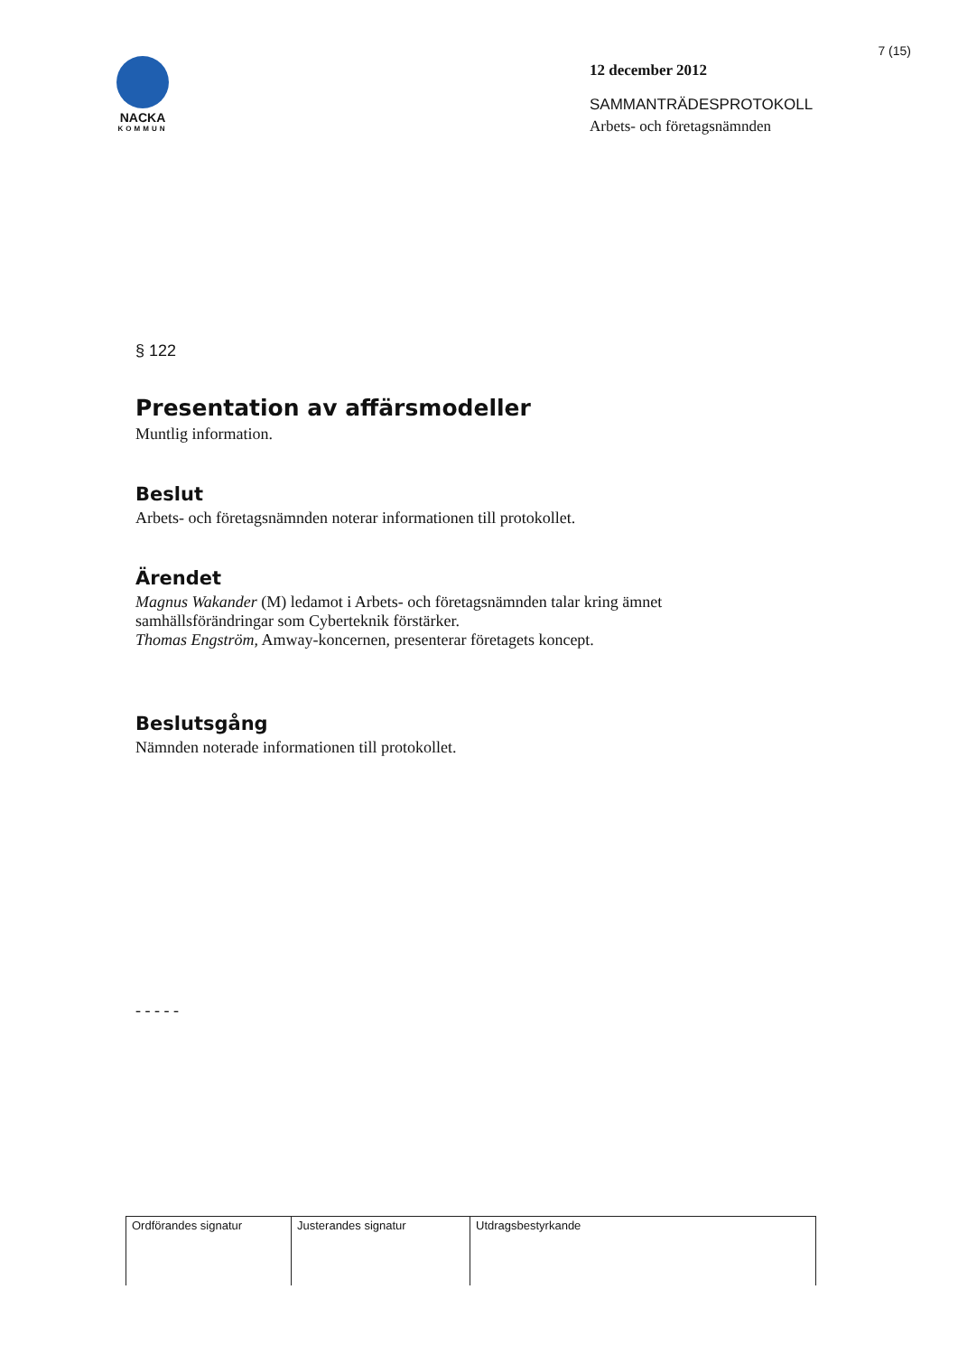7 (15)
NACKA
KOMMUN
12 december 2012
SAMMANTRÄDESPROTOKOLL
Arbets- och företagsnämnden
§ 122
Presentation av affärsmodeller
Muntlig information.
Beslut
Arbets- och företagsnämnden noterar informationen till protokollet.
Ärendet
Magnus Wakander (M) ledamot i Arbets- och företagsnämnden talar kring ämnet samhällsförändringar som Cyberteknik förstärker.
Thomas Engström, Amway-koncernen, presenterar företagets koncept.
Beslutsgång
Nämnden noterade informationen till protokollet.
- - - - -
| Ordförandes signatur | Justerandes signatur | Utdragsbestyrkande |